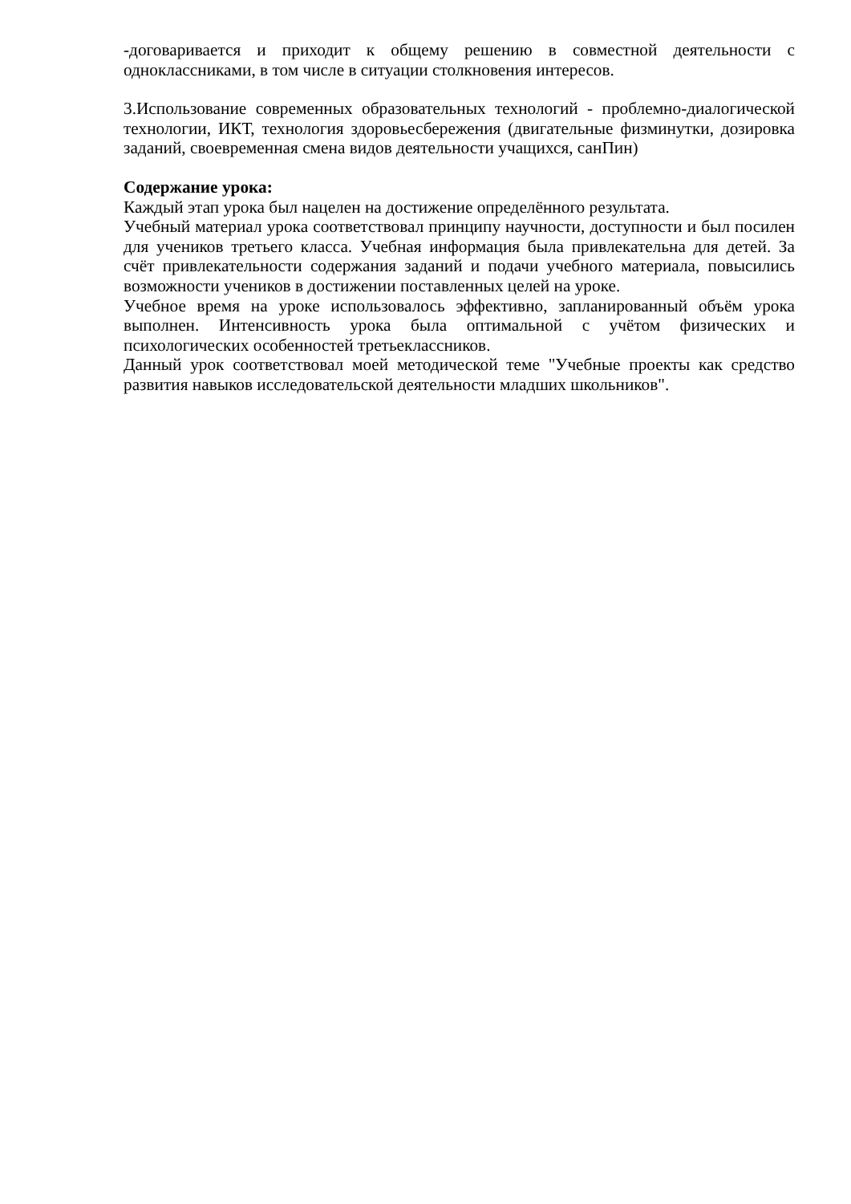-договаривается и приходит к общему решению в совместной деятельности с одноклассниками, в том числе в ситуации столкновения интересов.
3.Использование современных образовательных технологий - проблемно-диалогической технологии, ИКТ, технология здоровьесбережения (двигательные физминутки, дозировка заданий, своевременная смена видов деятельности учащихся, санПин)
Содержание урока:
Каждый этап урока был нацелен на достижение определённого результата.
Учебный материал урока соответствовал принципу научности, доступности и был посилен для учеников третьего класса. Учебная информация была привлекательна для детей. За счёт привлекательности содержания заданий и подачи учебного материала, повысились возможности учеников в достижении поставленных целей на уроке.
Учебное время на уроке использовалось эффективно, запланированный объём урока выполнен. Интенсивность урока была оптимальной с учётом физических и психологических особенностей третьеклассников.
Данный урок соответствовал моей методической теме "Учебные проекты как средство развития навыков исследовательской деятельности младших школьников".